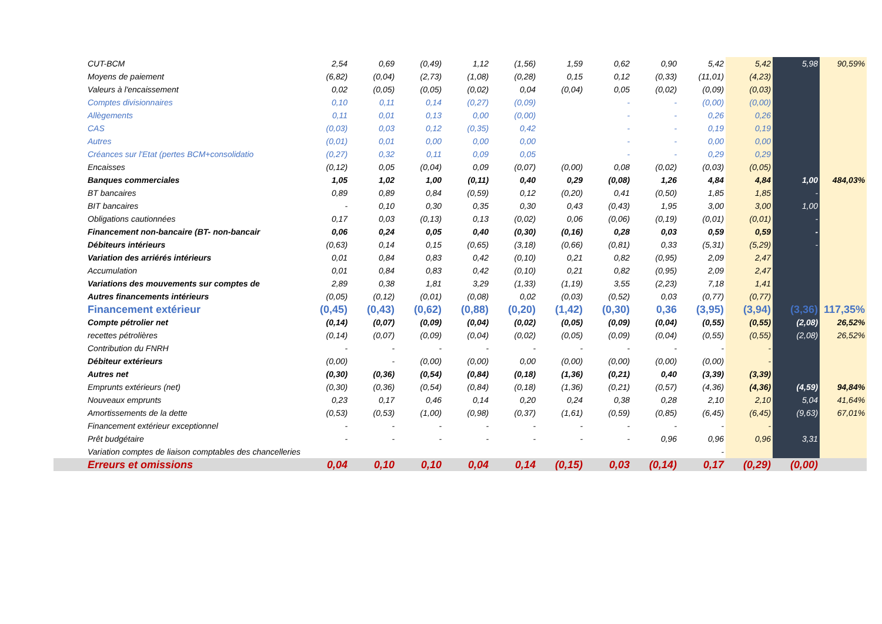| CUT-BCM | 2,54 | 0,69 | (0,49) | 1,12 | (1,56) | 1,59 | 0,62 | 0,90 | 5,42 | 5,42 | 5,98 | 90,59% |
| Moyens de paiement | (6,82) | (0,04) | (2,73) | (1,08) | (0,28) | 0,15 | 0,12 | (0,33) | (11,01) | (4,23) | | |
| Valeurs à l'encaissement | 0,02 | (0,05) | (0,05) | (0,02) | 0,04 | (0,04) | 0,05 | (0,02) | (0,09) | (0,03) | | |
| Comptes divisionnaires | 0,10 | 0,11 | 0,14 | (0,27) | (0,09) | | - | - | (0,00) | (0,00) | | |
| Allègements | 0,11 | 0,01 | 0,13 | 0,00 | (0,00) | | - | - | 0,26 | 0,26 | | |
| CAS | (0,03) | 0,03 | 0,12 | (0,35) | 0,42 | | - | - | 0,19 | 0,19 | | |
| Autres | (0,01) | 0,01 | 0,00 | 0,00 | 0,00 | | - | - | 0,00 | 0,00 | | |
| Créances sur l'Etat (pertes BCM+consolidatio | (0,27) | 0,32 | 0,11 | 0,09 | 0,05 | | - | - | 0,29 | 0,29 | | |
| Encaisses | (0,12) | 0,05 | (0,04) | 0,09 | (0,07) | (0,00) | 0,08 | (0,02) | (0,03) | (0,05) | | |
| Banques commerciales | 1,05 | 1,02 | 1,00 | (0,11) | 0,40 | 0,29 | (0,08) | 1,26 | 4,84 | 4,84 | 1,00 | 484,03% |
| BT bancaires | 0,89 | 0,89 | 0,84 | (0,59) | 0,12 | (0,20) | 0,41 | (0,50) | 1,85 | 1,85 | - | |
| BIT bancaires | - | 0,10 | 0,30 | 0,35 | 0,30 | 0,43 | (0,43) | 1,95 | 3,00 | 3,00 | 1,00 | |
| Obligations cautionnées | 0,17 | 0,03 | (0,13) | 0,13 | (0,02) | 0,06 | (0,06) | (0,19) | (0,01) | (0,01) | - | |
| Financement non-bancaire (BT- non-bancair | 0,06 | 0,24 | 0,05 | 0,40 | (0,30) | (0,16) | 0,28 | 0,03 | 0,59 | 0,59 | - | |
| Débiteurs intérieurs | (0,63) | 0,14 | 0,15 | (0,65) | (3,18) | (0,66) | (0,81) | 0,33 | (5,31) | (5,29) | - | |
| Variation des arriérés intérieurs | 0,01 | 0,84 | 0,83 | 0,42 | (0,10) | 0,21 | 0,82 | (0,95) | 2,09 | 2,47 | | |
| Accumulation | 0,01 | 0,84 | 0,83 | 0,42 | (0,10) | 0,21 | 0,82 | (0,95) | 2,09 | 2,47 | | |
| Variations des mouvements sur comptes de | 2,89 | 0,38 | 1,81 | 3,29 | (1,33) | (1,19) | 3,55 | (2,23) | 7,18 | 1,41 | | |
| Autres financements intérieurs | (0,05) | (0,12) | (0,01) | (0,08) | 0,02 | (0,03) | (0,52) | 0,03 | (0,77) | (0,77) | | |
| Financement extérieur | (0,45) | (0,43) | (0,62) | (0,88) | (0,20) | (1,42) | (0,30) | 0,36 | (3,95) | (3,94) | (3,36) | 117,35% |
| Compte pétrolier net | (0,14) | (0,07) | (0,09) | (0,04) | (0,02) | (0,05) | (0,09) | (0,04) | (0,55) | (0,55) | (2,08) | 26,52% |
| recettes pétrolières | (0,14) | (0,07) | (0,09) | (0,04) | (0,02) | (0,05) | (0,09) | (0,04) | (0,55) | (0,55) | (2,08) | 26,52% |
| Contribution du FNRH | - | - | - | - | - | - | - | - | - | - | | |
| Débiteur extérieurs | (0,00) | - | (0,00) | (0,00) | 0,00 | (0,00) | (0,00) | (0,00) | (0,00) | - | | |
| Autres net | (0,30) | (0,36) | (0,54) | (0,84) | (0,18) | (1,36) | (0,21) | 0,40 | (3,39) | (3,39) | | |
| Emprunts extérieurs (net) | (0,30) | (0,36) | (0,54) | (0,84) | (0,18) | (1,36) | (0,21) | (0,57) | (4,36) | (4,36) | (4,59) | 94,84% |
| Nouveaux emprunts | 0,23 | 0,17 | 0,46 | 0,14 | 0,20 | 0,24 | 0,38 | 0,28 | 2,10 | 2,10 | 5,04 | 41,64% |
| Amortissements de la dette | (0,53) | (0,53) | (1,00) | (0,98) | (0,37) | (1,61) | (0,59) | (0,85) | (6,45) | (6,45) | (9,63) | 67,01% |
| Financement extérieur exceptionnel | - | - | - | - | - | - | - | - | - | - | | |
| Prêt budgétaire | - | - | - | - | - | - | - | 0,96 | 0,96 | 0,96 | 3,31 | |
| Variation comptes de liaison comptables des chancelleries | | | | | | | | | - | | | |
| Erreurs et omissions | 0,04 | 0,10 | 0,10 | 0,04 | 0,14 | (0,15) | 0,03 | (0,14) | 0,17 | (0,29) | (0,00) | |